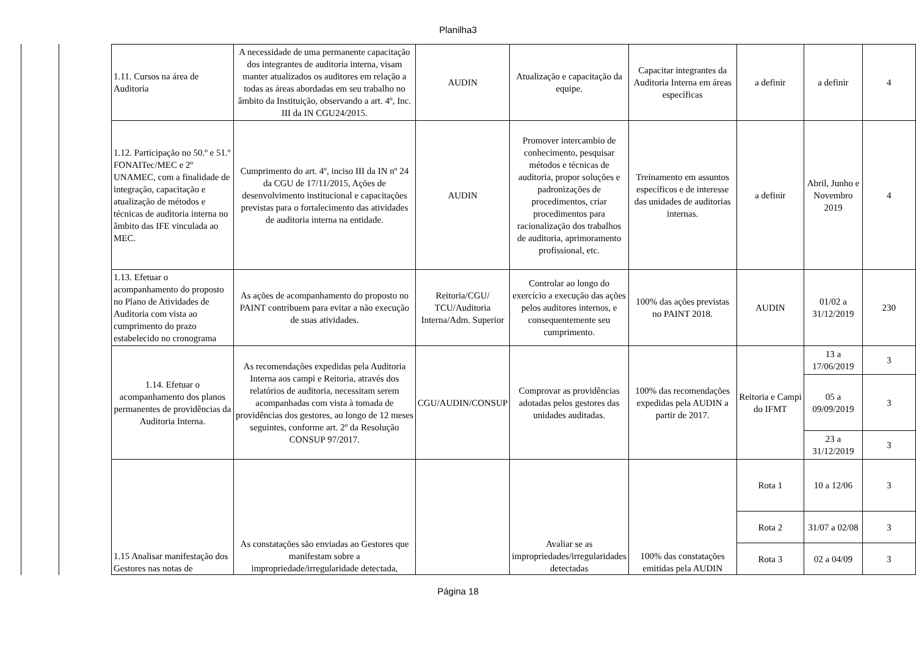Planilha3
| 1.11. Cursos na área de Auditoria | A necessidade de uma permanente capacitação dos integrantes de auditoria interna, visam manter atualizados os auditores em relação a todas as áreas abordadas em seu trabalho no âmbito da Instituição, observando a art. 4º, Inc. III da IN CGU24/2015. | AUDIN | Atualização e capacitação da equipe. | Capacitar integrantes da Auditoria Interna em áreas específicas | a definir | a definir | 4 |
| 1.12. Participação no 50.º e 51.º FONAITec/MEC e 2º UNAMEC, com a finalidade de integração, capacitação e atualização de métodos e técnicas de auditoria interna no âmbito das IFE vinculada ao MEC. | Cumprimento do art. 4º, inciso III da IN nº 24 da CGU de 17/11/2015, Ações de desenvolvimento institucional e capacitações previstas para o fortalecimento das atividades de auditoria interna na entidade. | AUDIN | Promover intercambio de conhecimento, pesquisar métodos e técnicas de auditoria, propor soluções e padronizações de procedimentos, criar procedimentos para racionalização dos trabalhos de auditoria, aprimoramento profissional, etc. | Treinamento em assuntos específicos e de interesse das unidades de auditorias internas. | a definir | Abril, Junho e Novembro 2019 | 4 |
| 1.13. Efetuar o acompanhamento do proposto no Plano de Atividades de Auditoria com vista ao cumprimento do prazo estabelecido no cronograma | As ações de acompanhamento do proposto no PAINT contribuem para evitar a não execução de suas atividades. | Reitoria/CGU/ TCU/Auditoria Interna/Adm. Superior | Controlar ao longo do exercício a execução das ações pelos auditores internos, e consequentemente seu cumprimento. | 100% das ações previstas no PAINT 2018. | AUDIN | 01/02 a 31/12/2019 | 230 |
| 1.14. Efetuar o acompanhamento dos planos permanentes de providências da Auditoria Interna. | As recomendações expedidas pela Auditoria Interna aos campi e Reitoria, através dos relatórios de auditoria, necessitam serem acompanhadas com vista à tomada de providências dos gestores, ao longo de 12 meses seguintes, conforme art. 2º da Resolução CONSUP 97/2017. | CGU/AUDIN/CONSUP | Comprovar as providências adotadas pelos gestores das unidades auditadas. | 100% das recomendações expedidas pela AUDIN a partir de 2017. | Reitoria e Campi do IFMT | 13 a 17/06/2019 | 3 |
| | | | | | | 05 a 09/09/2019 | 3 |
| | | | | | | 23 a 31/12/2019 | 3 |
| 1.15 Analisar manifestação dos Gestores nas notas de | As constatações são enviadas ao Gestores que manifestam sobre a impropriedade/irregularidade detectada, | | Avaliar se as impropriedades/irregularidades detectadas | 100% das constatações emitidas pela AUDIN | Rota 1 | 10 a 12/06 | 3 |
| | | | | | Rota 2 | 31/07 a 02/08 | 3 |
| | | | | | Rota 3 | 02 a 04/09 | 3 |
Página 18